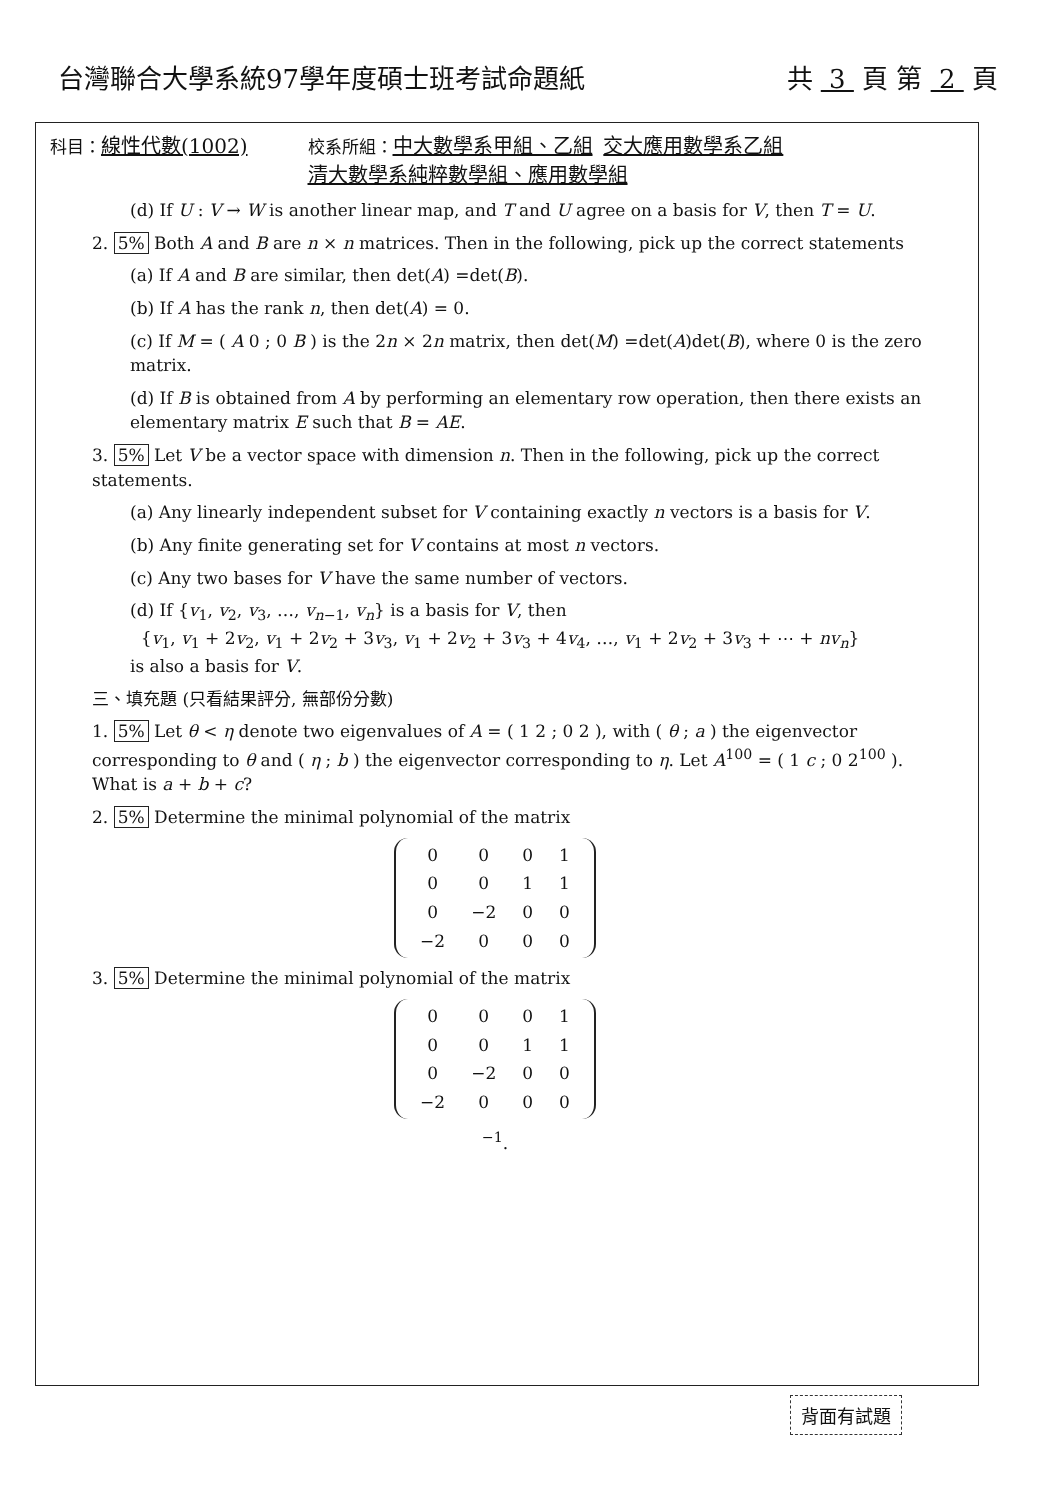台灣聯合大學系統97學年度碩士班考試命題紙 共 3 頁 第 2 頁
科目：線性代數(1002) 校系所組：中大數學系甲組、乙組 交大應用數學系乙組
清大數學系純粹數學組、應用數學組
(d) If U : V → W is another linear map, and T and U agree on a basis for V, then T = U.
2. 5% Both A and B are n × n matrices. Then in the following, pick up the correct statements
(a) If A and B are similar, then det(A) =det(B).
(b) If A has the rank n, then det(A) = 0.
(c) If M = ( A 0 ; 0 B ) is the 2n × 2n matrix, then det(M) =det(A)det(B), where 0 is the zero matrix.
(d) If B is obtained from A by performing an elementary row operation, then there exists an elementary matrix E such that B = AE.
3. 5% Let V be a vector space with dimension n. Then in the following, pick up the correct statements.
(a) Any linearly independent subset for V containing exactly n vectors is a basis for V.
(b) Any finite generating set for V contains at most n vectors.
(c) Any two bases for V have the same number of vectors.
(d) If {v<sub>1</sub>, v<sub>2</sub>, v<sub>3</sub>, …, v<sub>n−1</sub>, v<sub>n</sub>} is a basis for V, then
{v<sub>1</sub>, v<sub>1</sub> + 2v<sub>2</sub>, v<sub>1</sub> + 2v<sub>2</sub> + 3v<sub>3</sub>, v<sub>1</sub> + 2v<sub>2</sub> + 3v<sub>3</sub> + 4v<sub>4</sub>, …, v<sub>1</sub> + 2v<sub>2</sub> + 3v<sub>3</sub> + ⋯ + nv<sub>n</sub>}
is also a basis for V.
三、填充題 (只看結果評分, 無部份分數)
1. 5% Let θ < η denote two eigenvalues of A = ( 1 2 ; 0 2 ), with ( θ ; a ) the eigenvector corresponding to θ and ( η ; b ) the eigenvector corresponding to η. Let A<sup>100</sup> = ( 1 c ; 0 2<sup>100</sup> ). What is a + b + c?
2. 5% Determine the minimal polynomial of the matrix
| 0 | 0 | 0 | 1 |
| 0 | 0 | 1 | 1 |
| 0 | −2 | 0 | 0 |
| −2 | 0 | 0 | 0 |
3. 5% Determine the minimal polynomial of the matrix
| 0 | 0 | 0 | 1 |
| 0 | 0 | 1 | 1 |
| 0 | −2 | 0 | 0 |
| −2 | 0 | 0 | 0 |
<sup>−1</sup>.
背面有試題